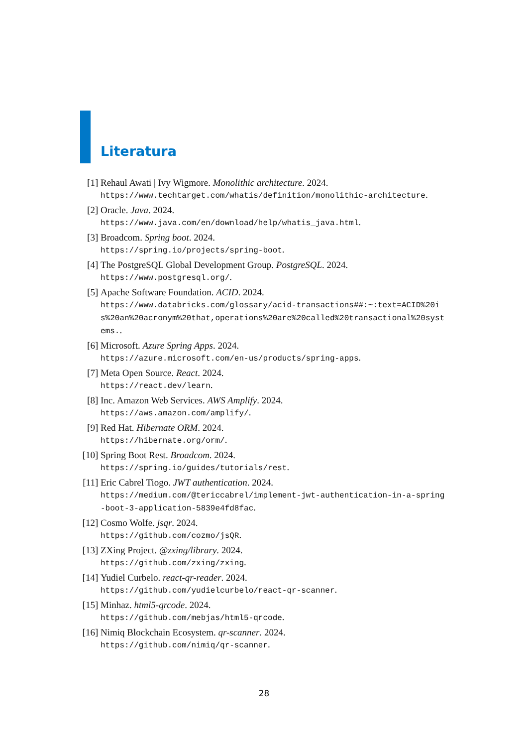Literatura
[1] Rehaul Awati | Ivy Wigmore. Monolithic architecture. 2024.
https://www.techtarget.com/whatis/definition/monolithic-architecture.
[2] Oracle. Java. 2024.
https://www.java.com/en/download/help/whatis_java.html.
[3] Broadcom. Spring boot. 2024.
https://spring.io/projects/spring-boot.
[4] The PostgreSQL Global Development Group. PostgreSQL. 2024.
https://www.postgresql.org/.
[5] Apache Software Foundation. ACID. 2024.
https://www.databricks.com/glossary/acid-transactions##:~:text=ACID%20is%20an%20acronym%20that,operations%20are%20called%20transactional%20systems..
[6] Microsoft. Azure Spring Apps. 2024.
https://azure.microsoft.com/en-us/products/spring-apps.
[7] Meta Open Source. React. 2024.
https://react.dev/learn.
[8] Inc. Amazon Web Services. AWS Amplify. 2024.
https://aws.amazon.com/amplify/.
[9] Red Hat. Hibernate ORM. 2024.
https://hibernate.org/orm/.
[10] Spring Boot Rest. Broadcom. 2024.
https://spring.io/guides/tutorials/rest.
[11] Eric Cabrel Tiogo. JWT authentication. 2024.
https://medium.com/@tericcabrel/implement-jwt-authentication-in-a-spring-boot-3-application-5839e4fd8fac.
[12] Cosmo Wolfe. jsqr. 2024.
https://github.com/cozmo/jsQR.
[13] ZXing Project. @zxing/library. 2024.
https://github.com/zxing/zxing.
[14] Yudiel Curbelo. react-qr-reader. 2024.
https://github.com/yudielcurbelo/react-qr-scanner.
[15] Minhaz. html5-qrcode. 2024.
https://github.com/mebjas/html5-qrcode.
[16] Nimiq Blockchain Ecosystem. qr-scanner. 2024.
https://github.com/nimiq/qr-scanner.
28